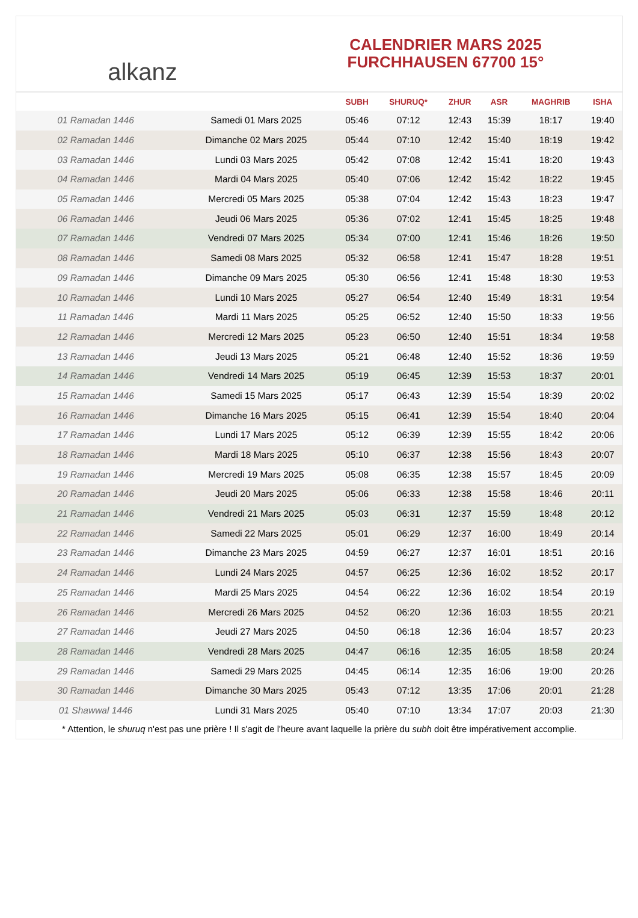alkanz
CALENDRIER MARS 2025
FURCHHAUSEN 67700 15°
| | | SUBH | SHURUQ* | ZHUR | ASR | MAGHRIB | ISHA |
| --- | --- | --- | --- | --- | --- | --- | --- |
| 01 Ramadan 1446 | Samedi 01 Mars 2025 | 05:46 | 07:12 | 12:43 | 15:39 | 18:17 | 19:40 |
| 02 Ramadan 1446 | Dimanche 02 Mars 2025 | 05:44 | 07:10 | 12:42 | 15:40 | 18:19 | 19:42 |
| 03 Ramadan 1446 | Lundi 03 Mars 2025 | 05:42 | 07:08 | 12:42 | 15:41 | 18:20 | 19:43 |
| 04 Ramadan 1446 | Mardi 04 Mars 2025 | 05:40 | 07:06 | 12:42 | 15:42 | 18:22 | 19:45 |
| 05 Ramadan 1446 | Mercredi 05 Mars 2025 | 05:38 | 07:04 | 12:42 | 15:43 | 18:23 | 19:47 |
| 06 Ramadan 1446 | Jeudi 06 Mars 2025 | 05:36 | 07:02 | 12:41 | 15:45 | 18:25 | 19:48 |
| 07 Ramadan 1446 | Vendredi 07 Mars 2025 | 05:34 | 07:00 | 12:41 | 15:46 | 18:26 | 19:50 |
| 08 Ramadan 1446 | Samedi 08 Mars 2025 | 05:32 | 06:58 | 12:41 | 15:47 | 18:28 | 19:51 |
| 09 Ramadan 1446 | Dimanche 09 Mars 2025 | 05:30 | 06:56 | 12:41 | 15:48 | 18:30 | 19:53 |
| 10 Ramadan 1446 | Lundi 10 Mars 2025 | 05:27 | 06:54 | 12:40 | 15:49 | 18:31 | 19:54 |
| 11 Ramadan 1446 | Mardi 11 Mars 2025 | 05:25 | 06:52 | 12:40 | 15:50 | 18:33 | 19:56 |
| 12 Ramadan 1446 | Mercredi 12 Mars 2025 | 05:23 | 06:50 | 12:40 | 15:51 | 18:34 | 19:58 |
| 13 Ramadan 1446 | Jeudi 13 Mars 2025 | 05:21 | 06:48 | 12:40 | 15:52 | 18:36 | 19:59 |
| 14 Ramadan 1446 | Vendredi 14 Mars 2025 | 05:19 | 06:45 | 12:39 | 15:53 | 18:37 | 20:01 |
| 15 Ramadan 1446 | Samedi 15 Mars 2025 | 05:17 | 06:43 | 12:39 | 15:54 | 18:39 | 20:02 |
| 16 Ramadan 1446 | Dimanche 16 Mars 2025 | 05:15 | 06:41 | 12:39 | 15:54 | 18:40 | 20:04 |
| 17 Ramadan 1446 | Lundi 17 Mars 2025 | 05:12 | 06:39 | 12:39 | 15:55 | 18:42 | 20:06 |
| 18 Ramadan 1446 | Mardi 18 Mars 2025 | 05:10 | 06:37 | 12:38 | 15:56 | 18:43 | 20:07 |
| 19 Ramadan 1446 | Mercredi 19 Mars 2025 | 05:08 | 06:35 | 12:38 | 15:57 | 18:45 | 20:09 |
| 20 Ramadan 1446 | Jeudi 20 Mars 2025 | 05:06 | 06:33 | 12:38 | 15:58 | 18:46 | 20:11 |
| 21 Ramadan 1446 | Vendredi 21 Mars 2025 | 05:03 | 06:31 | 12:37 | 15:59 | 18:48 | 20:12 |
| 22 Ramadan 1446 | Samedi 22 Mars 2025 | 05:01 | 06:29 | 12:37 | 16:00 | 18:49 | 20:14 |
| 23 Ramadan 1446 | Dimanche 23 Mars 2025 | 04:59 | 06:27 | 12:37 | 16:01 | 18:51 | 20:16 |
| 24 Ramadan 1446 | Lundi 24 Mars 2025 | 04:57 | 06:25 | 12:36 | 16:02 | 18:52 | 20:17 |
| 25 Ramadan 1446 | Mardi 25 Mars 2025 | 04:54 | 06:22 | 12:36 | 16:02 | 18:54 | 20:19 |
| 26 Ramadan 1446 | Mercredi 26 Mars 2025 | 04:52 | 06:20 | 12:36 | 16:03 | 18:55 | 20:21 |
| 27 Ramadan 1446 | Jeudi 27 Mars 2025 | 04:50 | 06:18 | 12:36 | 16:04 | 18:57 | 20:23 |
| 28 Ramadan 1446 | Vendredi 28 Mars 2025 | 04:47 | 06:16 | 12:35 | 16:05 | 18:58 | 20:24 |
| 29 Ramadan 1446 | Samedi 29 Mars 2025 | 04:45 | 06:14 | 12:35 | 16:06 | 19:00 | 20:26 |
| 30 Ramadan 1446 | Dimanche 30 Mars 2025 | 05:43 | 07:12 | 13:35 | 17:06 | 20:01 | 21:28 |
| 01 Shawwal 1446 | Lundi 31 Mars 2025 | 05:40 | 07:10 | 13:34 | 17:07 | 20:03 | 21:30 |
* Attention, le shuruq n'est pas une prière ! Il s'agit de l'heure avant laquelle la prière du subh doit être impérativement accomplie.